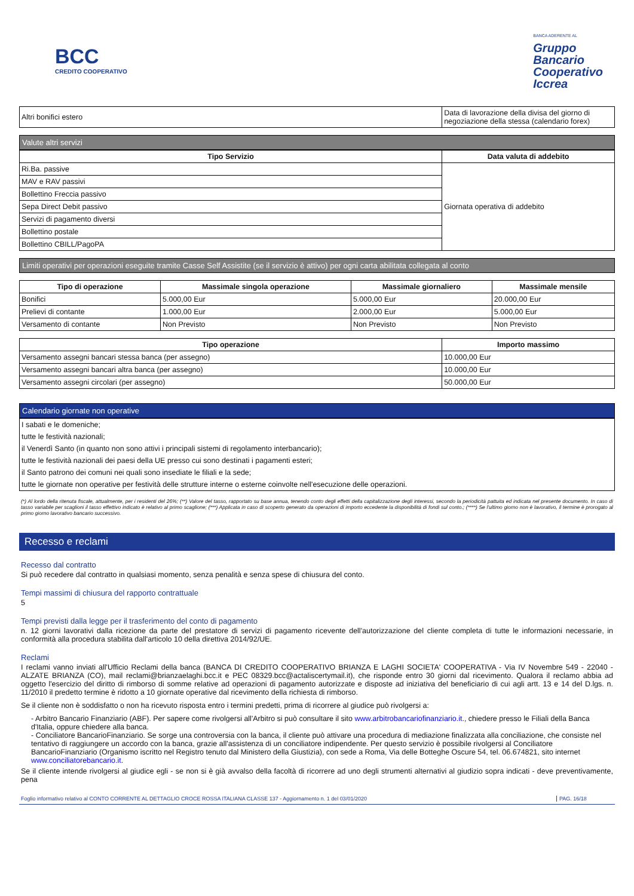BCC
CREDITO COOPERATIVO
BANCA ADERENTE AL
Gruppo
Bancario
Cooperativo
Iccrea
| Altri bonifici estero | Data di lavorazione della divisa del giorno di negoziazione della stessa (calendario forex) |
Valute altri servizi
| Tipo Servizio | Data valuta di addebito |
| --- | --- |
| Ri.Ba. passive | Giornata operativa di addebito |
| MAV e RAV passivi | |
| Bollettino Freccia passivo | |
| Sepa Direct Debit passivo | |
| Servizi di pagamento diversi | |
| Bollettino postale | |
| Bollettino CBILL/PagoPA | |
Limiti operativi per operazioni eseguite tramite Casse Self Assistite (se il servizio è attivo) per ogni carta abilitata collegata al conto
| Tipo di operazione | Massimale singola operazione | Massimale giornaliero | Massimale mensile |
| --- | --- | --- | --- |
| Bonifici | 5.000,00 Eur | 5.000,00 Eur | 20.000,00 Eur |
| Prelievi di contante | 1.000,00 Eur | 2.000,00 Eur | 5.000,00 Eur |
| Versamento di contante | Non Previsto | Non Previsto | Non Previsto |
| Tipo operazione | Importo massimo |
| --- | --- |
| Versamento assegni bancari stessa banca (per assegno) | 10.000,00 Eur |
| Versamento assegni bancari altra banca (per assegno) | 10.000,00 Eur |
| Versamento assegni circolari (per assegno) | 50.000,00 Eur |
Calendario giornate non operative
| I sabati e le domeniche; |
| tutte le festività nazionali; |
| il Venerdì Santo (in quanto non sono attivi i principali sistemi di regolamento interbancario); |
| tutte le festività nazionali dei paesi della UE presso cui sono destinati i pagamenti esteri; |
| il Santo patrono dei comuni nei quali sono insediate le filiali e la sede; |
| tutte le giornate non operative per festività delle strutture interne o esterne coinvolte nell'esecuzione delle operazioni. |
(*) Al lordo della ritenuta fiscale, attualmente, per i residenti del 26%; (**) Valore del tasso, rapportato su base annua, tenendo conto degli effetti della capitalizzazione degli interessi, secondo la periodicità pattuita ed indicata nel presente documento. In caso di tasso variabile per scaglioni il tasso effettivo indicato è relativo al primo scaglione; (***) Applicata in caso di scoperto generato da operazioni di importo eccedente la disponibilità di fondi sul conto.; (****) Se l'ultimo giorno non è lavorativo, il termine è prorogato al primo giorno lavorativo bancario successivo.
Recesso e reclami
Recesso dal contratto
Si può recedere dal contratto in qualsiasi momento, senza penalità e senza spese di chiusura del conto.
Tempi massimi di chiusura del rapporto contrattuale
5
Tempi previsti dalla legge per il trasferimento del conto di pagamento
n. 12 giorni lavorativi dalla ricezione da parte del prestatore di servizi di pagamento ricevente dell'autorizzazione del cliente completa di tutte le informazioni necessarie, in conformità alla procedura stabilita dall'articolo 10 della direttiva 2014/92/UE.
Reclami
I reclami vanno inviati all'Ufficio Reclami della banca (BANCA DI CREDITO COOPERATIVO BRIANZA E LAGHI SOCIETA' COOPERATIVA - Via IV Novembre 549 - 22040 - ALZATE BRIANZA (CO), mail reclami@brianzaelaghi.bcc.it e PEC 08329.bcc@actaliscertymail.it), che risponde entro 30 giorni dal ricevimento. Qualora il reclamo abbia ad oggetto l'esercizio del diritto di rimborso di somme relative ad operazioni di pagamento autorizzate e disposte ad iniziativa del beneficiario di cui agli artt. 13 e 14 del D.lgs. n. 11/2010 il predetto termine è ridotto a 10 giornate operative dal ricevimento della richiesta di rimborso.
Se il cliente non è soddisfatto o non ha ricevuto risposta entro i termini predetti, prima di ricorrere al giudice può rivolgersi a:
- Arbitro Bancario Finanziario (ABF). Per sapere come rivolgersi all'Arbitro si può consultare il sito www.arbitrobancariofinanziario.it., chiedere presso le Filiali della Banca d'Italia, oppure chiedere alla banca.
- Conciliatore BancarioFinanziario. Se sorge una controversia con la banca, il cliente può attivare una procedura di mediazione finalizzata alla conciliazione, che consiste nel tentativo di raggiungere un accordo con la banca, grazie all'assistenza di un conciliatore indipendente. Per questo servizio è possibile rivolgersi al Conciliatore BancarioFinanziario (Organismo iscritto nel Registro tenuto dal Ministero della Giustizia), con sede a Roma, Via delle Botteghe Oscure 54, tel. 06.674821, sito internet www.conciliatorebancario.it.
Se il cliente intende rivolgersi al giudice egli - se non si è già avvalso della facoltà di ricorrere ad uno degli strumenti alternativi al giudizio sopra indicati - deve preventivamente, pena
Foglio informativo relativo al CONTO CORRENTE AL DETTAGLIO CROCE ROSSA ITALIANA CLASSE 137 - Aggiornamento n. 1 del 03/01/2020 PAG. 16/18